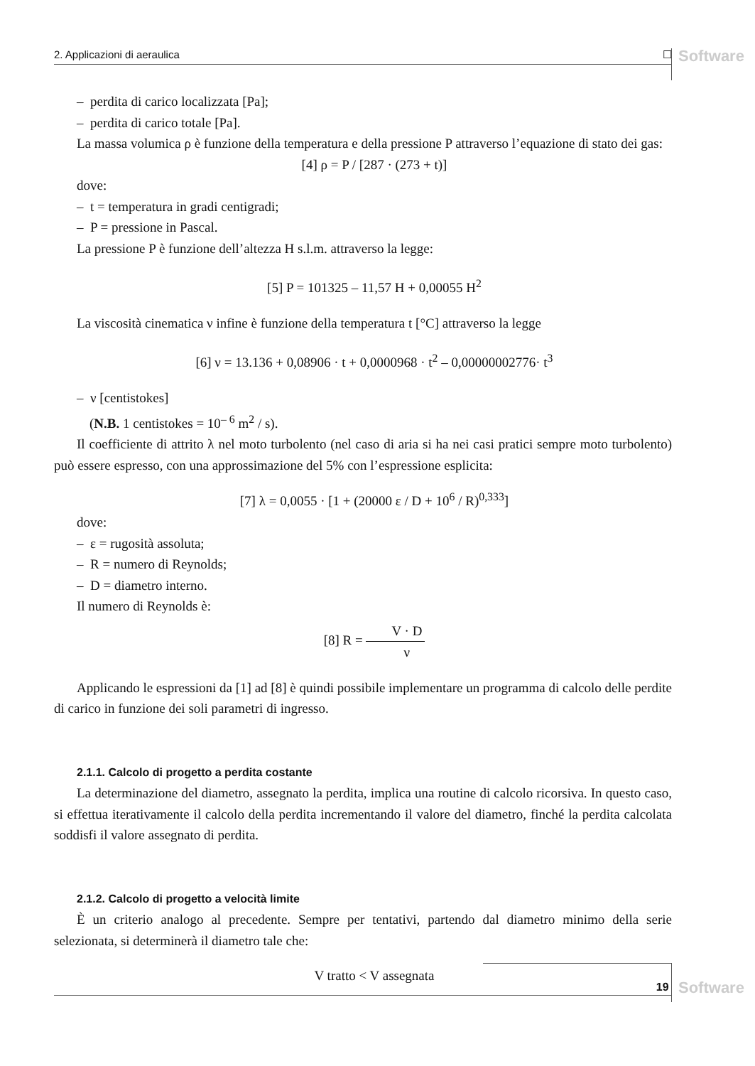2. Applicazioni di aeraulica ☐ Software
– perdita di carico localizzata [Pa];
– perdita di carico totale [Pa].
La massa volumica ρ è funzione della temperatura e della pressione P attraverso l’equazione di stato dei gas:
[4] ρ = P / [287 · (273 + t)]
dove:
– t = temperatura in gradi centigradi;
– P = pressione in Pascal.
La pressione P è funzione dell’altezza H s.l.m. attraverso la legge:
[5] P = 101325 – 11,57 H + 0,00055 H<sup>2</sup>
La viscosità cinematica ν infine è funzione della temperatura t [°C] attraverso la legge
[6] ν = 13.136 + 0,08906 · t + 0,0000968 · t<sup>2</sup> – 0,00000002776· t<sup>3</sup>
– ν [centistokes]
(N.B. 1 centistokes = 10<sup>– 6</sup> m<sup>2</sup> / s).
Il coefficiente di attrito λ nel moto turbolento (nel caso di aria si ha nei casi pratici sempre moto turbolento) può essere espresso, con una approssimazione del 5% con l’espressione esplicita:
[7] λ = 0,0055 · [1 + (20000 ε / D + 10<sup>6</sup> / R)<sup>0,333</sup>]
dove:
– ε = rugosità assoluta;
– R = numero di Reynolds;
– D = diametro interno.
Il numero di Reynolds è:
[8] R = V · D ν
Applicando le espressioni da [1] ad [8] è quindi possibile implementare un programma di calcolo delle perdite di carico in funzione dei soli parametri di ingresso.
2.1.1. Calcolo di progetto a perdita costante
La determinazione del diametro, assegnato la perdita, implica una routine di calcolo ricorsiva. In questo caso, si effettua iterativamente il calcolo della perdita incrementando il valore del diametro, finché la perdita calcolata soddisfi il valore assegnato di perdita.
2.1.2. Calcolo di progetto a velocità limite
È un criterio analogo al precedente. Sempre per tentativi, partendo dal diametro minimo della serie selezionata, si determinerà il diametro tale che:
V tratto < V assegnata
19 Software